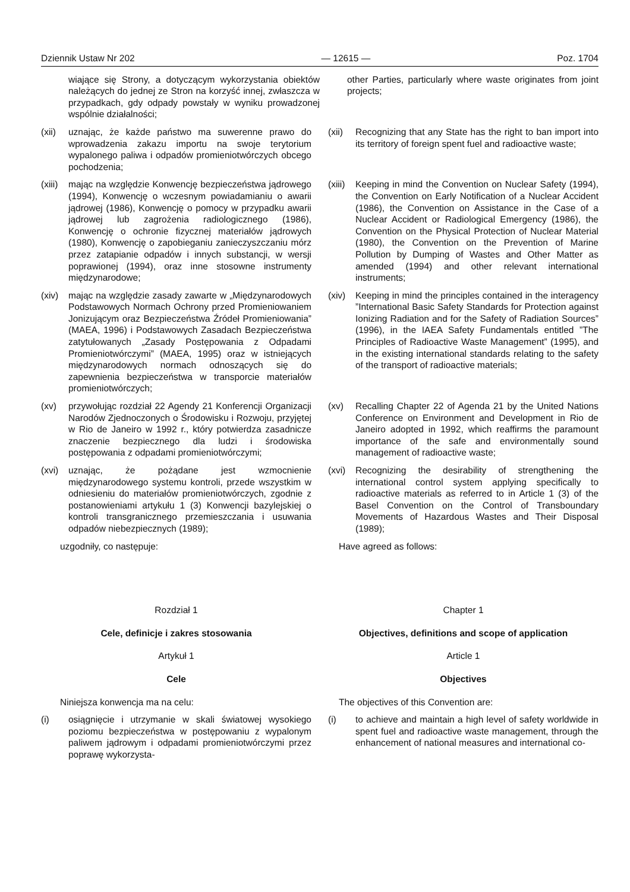Dziennik Ustaw Nr 202 — 12615 — Poz. 1704
wiające się Strony, a dotyczącym wykorzystania obiektów należących do jednej ze Stron na korzyść innej, zwłaszcza w przypadkach, gdy odpady powstały w wyniku prowadzonej wspólnie działalności;
other Parties, particularly where waste originates from joint projects;
(xii) uznając, że każde państwo ma suwerenne prawo do wprowadzenia zakazu importu na swoje terytorium wypalonego paliwa i odpadów promieniotwórczych obcego pochodzenia;
(xii) Recognizing that any State has the right to ban import into its territory of foreign spent fuel and radioactive waste;
(xiii) mając na względzie Konwencję bezpieczeństwa jądrowego (1994), Konwencję o wczesnym powiadamianiu o awarii jądrowej (1986), Konwencję o pomocy w przypadku awarii jądrowej lub zagrożenia radiologicznego (1986), Konwencję o ochronie fizycznej materiałów jądrowych (1980), Konwencję o zapobieganiu zanieczyszczaniu mórz przez zatapianie odpadów i innych substancji, w wersji poprawionej (1994), oraz inne stosowne instrumenty międzynarodowe;
(xiii) Keeping in mind the Convention on Nuclear Safety (1994), the Convention on Early Notification of a Nuclear Accident (1986), the Convention on Assistance in the Case of a Nuclear Accident or Radiological Emergency (1986), the Convention on the Physical Protection of Nuclear Material (1980), the Convention on the Prevention of Marine Pollution by Dumping of Wastes and Other Matter as amended (1994) and other relevant international instruments;
(xiv) mając na względzie zasady zawarte w „Międzynarodowych Podstawowych Normach Ochrony przed Promieniowaniem Jonizującym oraz Bezpieczeństwa Źródeł Promieniowania” (MAEA, 1996) i Podstawowych Zasadach Bezpieczeństwa zatytułowanych „Zasady Postępowania z Odpadami Promieniotwórczymi” (MAEA, 1995) oraz w istniejących międzynarodowych normach odnoszących się do zapewnienia bezpieczeństwa w transporcie materiałów promieniotwórczych;
(xiv) Keeping in mind the principles contained in the interagency ”International Basic Safety Standards for Protection against Ionizing Radiation and for the Safety of Radiation Sources” (1996), in the IAEA Safety Fundamentals entitled ”The Principles of Radioactive Waste Management” (1995), and in the existing international standards relating to the safety of the transport of radioactive materials;
(xv) przywołując rozdział 22 Agendy 21 Konferencji Organizacji Narodów Zjednoczonych o Środowisku i Rozwoju, przyjętej w Rio de Janeiro w 1992 r., który potwierdza zasadnicze znaczenie bezpiecznego dla ludzi i środowiska postępowania z odpadami promieniotwórczymi;
(xv) Recalling Chapter 22 of Agenda 21 by the United Nations Conference on Environment and Development in Rio de Janeiro adopted in 1992, which reaffirms the paramount importance of the safe and environmentally sound management of radioactive waste;
(xvi) uznając, że pożądane jest wzmocnienie międzynarodowego systemu kontroli, przede wszystkim w odniesieniu do materiałów promieniotwórczych, zgodnie z postanowieniami artykułu 1 (3) Konwencji bazylejskiej o kontroli transgranicznego przemieszczania i usuwania odpadów niebezpiecznych (1989);
(xvi) Recognizing the desirability of strengthening the international control system applying specifically to radioactive materials as referred to in Article 1 (3) of the Basel Convention on the Control of Transboundary Movements of Hazardous Wastes and Their Disposal (1989);
uzgodniły, co następuje: Have agreed as follows:
Rozdział 1 Chapter 1
Cele, definicje i zakres stosowania Objectives, definitions and scope of application
Artykuł 1 Article 1
Cele Objectives
Niniejsza konwencja ma na celu: The objectives of this Convention are:
(i) osiągnięcie i utrzymanie w skali światowej wysokiego poziomu bezpieczeństwa w postępowaniu z wypalonym paliwem jądrowym i odpadami promieniotwórczymi przez poprawę wykorzysta-
(i) to achieve and maintain a high level of safety worldwide in spent fuel and radioactive waste management, through the enhancement of national measures and international co-